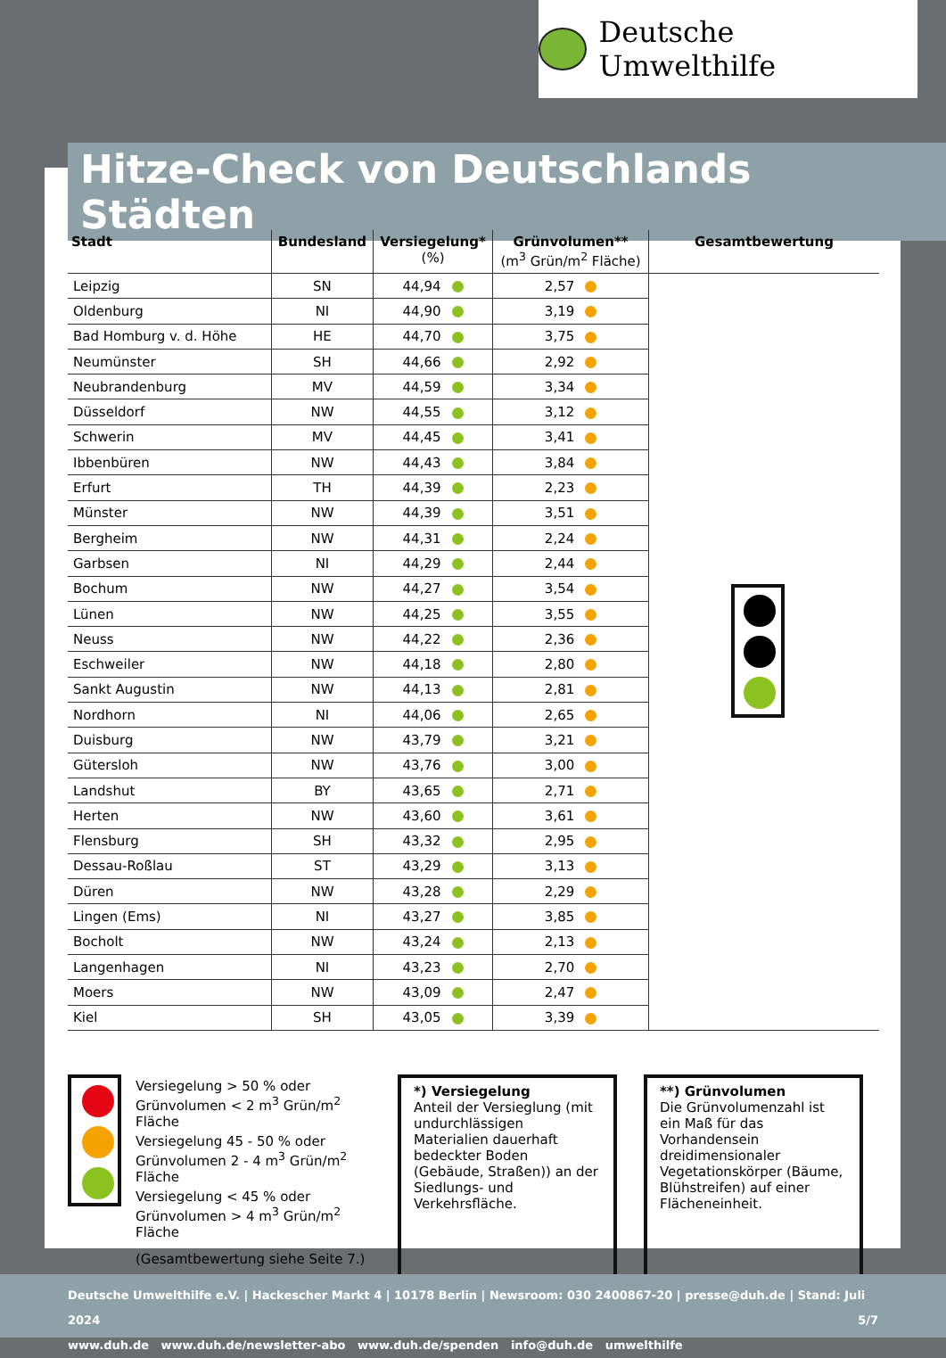Deutsche Umwelthilfe
Hitze-Check von Deutschlands Städten
| Stadt | Bundesland | Versiegelung* (%) | Grünvolumen** (m<sup>3</sup> Grün/m<sup>2</sup> Fläche) | Gesamtbewertung |
| --- | --- | --- | --- | --- |
| Leipzig | SN | 44,94 | 2,57 | |
| Oldenburg | NI | 44,90 | 3,19 | |
| Bad Homburg v. d. Höhe | HE | 44,70 | 3,75 | |
| Neumünster | SH | 44,66 | 2,92 | |
| Neubrandenburg | MV | 44,59 | 3,34 | |
| Düsseldorf | NW | 44,55 | 3,12 | |
| Schwerin | MV | 44,45 | 3,41 | |
| Ibbenbüren | NW | 44,43 | 3,84 | |
| Erfurt | TH | 44,39 | 2,23 | |
| Münster | NW | 44,39 | 3,51 | |
| Bergheim | NW | 44,31 | 2,24 | |
| Garbsen | NI | 44,29 | 2,44 | |
| Bochum | NW | 44,27 | 3,54 | |
| Lünen | NW | 44,25 | 3,55 | |
| Neuss | NW | 44,22 | 2,36 | |
| Eschweiler | NW | 44,18 | 2,80 | |
| Sankt Augustin | NW | 44,13 | 2,81 | |
| Nordhorn | NI | 44,06 | 2,65 | |
| Duisburg | NW | 43,79 | 3,21 | |
| Gütersloh | NW | 43,76 | 3,00 | |
| Landshut | BY | 43,65 | 2,71 | |
| Herten | NW | 43,60 | 3,61 | |
| Flensburg | SH | 43,32 | 2,95 | |
| Dessau-Roßlau | ST | 43,29 | 3,13 | |
| Düren | NW | 43,28 | 2,29 | |
| Lingen (Ems) | NI | 43,27 | 3,85 | |
| Bocholt | NW | 43,24 | 2,13 | |
| Langenhagen | NI | 43,23 | 2,70 | |
| Moers | NW | 43,09 | 2,47 | |
| Kiel | SH | 43,05 | 3,39 | |
Versiegelung > 50 % oder Grünvolumen < 2 m<sup>3</sup> Grün/m<sup>2</sup> Fläche
Versiegelung 45 - 50 % oder Grünvolumen 2 - 4 m<sup>3</sup> Grün/m<sup>2</sup> Fläche
Versiegelung < 45 % oder Grünvolumen > 4 m<sup>3</sup> Grün/m<sup>2</sup> Fläche
(Gesamtbewertung siehe Seite 7.)
*) Versiegelung
Anteil der Versieglung (mit undurchlässigen Materialien dauerhaft bedeckter Boden (Gebäude, Straßen)) an der Siedlungs- und Verkehrsfläche.
**) Grünvolumen
Die Grünvolumenzahl ist ein Maß für das Vorhandensein dreidimensionaler Vegetations­körper (Bäume, Blühstreifen) auf einer Flächeneinheit.
Deutsche Umwelthilfe e.V. | Hackescher Markt 4 | 10178 Berlin | Newsroom: 030 2400867-20 | presse@duh.de | Stand: Juli 2024 5/7
www.duh.de www.duh.de/newsletter-abo www.duh.de/spenden info@duh.de umwelthilfe